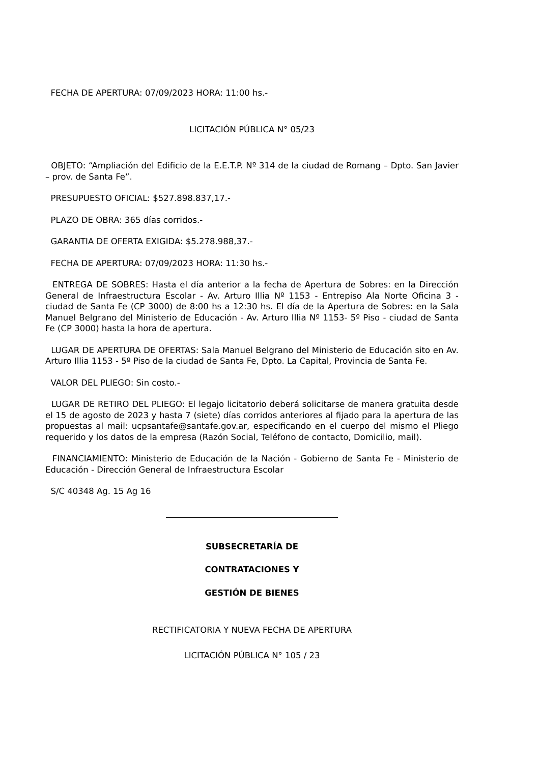FECHA DE APERTURA: 07/09/2023 HORA: 11:00 hs.-
LICITACIÓN PÚBLICA N° 05/23
OBJETO: “Ampliación del Edificio de la E.E.T.P. Nº 314 de la ciudad de Romang – Dpto. San Javier – prov. de Santa Fe”.
PRESUPUESTO OFICIAL: $527.898.837,17.-
PLAZO DE OBRA: 365 días corridos.-
GARANTIA DE OFERTA EXIGIDA: $5.278.988,37.-
FECHA DE APERTURA: 07/09/2023 HORA: 11:30 hs.-
ENTREGA DE SOBRES: Hasta el día anterior a la fecha de Apertura de Sobres: en la Dirección General de Infraestructura Escolar - Av. Arturo Illia Nº 1153 - Entrepiso Ala Norte Oficina 3 - ciudad de Santa Fe (CP 3000) de 8:00 hs a 12:30 hs. El día de la Apertura de Sobres: en la Sala Manuel Belgrano del Ministerio de Educación - Av. Arturo Illia Nº 1153- 5º Piso - ciudad de Santa Fe (CP 3000) hasta la hora de apertura.
LUGAR DE APERTURA DE OFERTAS: Sala Manuel Belgrano del Ministerio de Educación sito en Av. Arturo Illia 1153 - 5º Piso de la ciudad de Santa Fe, Dpto. La Capital, Provincia de Santa Fe.
VALOR DEL PLIEGO: Sin costo.-
LUGAR DE RETIRO DEL PLIEGO: El legajo licitatorio deberá solicitarse de manera gratuita desde el 15 de agosto de 2023 y hasta 7 (siete) días corridos anteriores al fijado para la apertura de las propuestas al mail: ucpsantafe@santafe.gov.ar, especificando en el cuerpo del mismo el Pliego requerido y los datos de la empresa (Razón Social, Teléfono de contacto, Domicilio, mail).
FINANCIAMIENTO: Ministerio de Educación de la Nación - Gobierno de Santa Fe - Ministerio de Educación - Dirección General de Infraestructura Escolar
S/C 40348 Ag. 15 Ag 16
SUBSECRETARÍA DE
CONTRATACIONES Y
GESTIÓN DE BIENES
RECTIFICATORIA Y NUEVA FECHA DE APERTURA
LICITACIÓN PÚBLICA N° 105 / 23